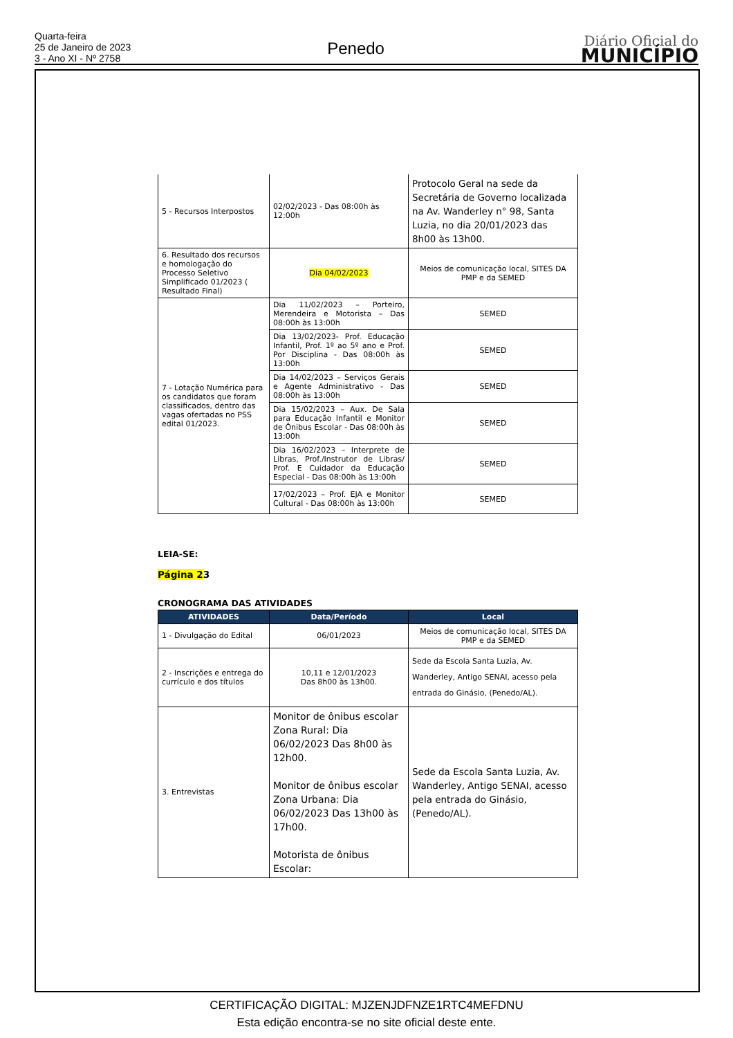Quarta-feira
25 de Janeiro de 2023
3 - Ano XI - Nº 2758
Penedo
Diário Oficial do
MUNICÍPIO
| 5 - Recursos Interpostos | 02/02/2023 - Das 08:00h às 12:00h | Protocolo Geral na sede da Secretária de Governo localizada na Av. Wanderley n° 98, Santa Luzia, no dia 20/01/2023 das 8h00 às 13h00. |
| 6. Resultado dos recursos e homologação do Processo Seletivo Simplificado 01/2023 ( Resultado Final) | Dia 04/02/2023 | Meios de comunicação local, SITES DA PMP e da SEMED |
| 7 - Lotação Numérica para os candidatos que foram classificados, dentro das vagas ofertadas no PSS edital 01/2023. | Dia 11/02/2023 – Porteiro, Merendeira e Motorista – Das 08:00h às 13:00h | SEMED |
| | Dia 13/02/2023- Prof. Educação Infantil, Prof. 1º ao 5º ano e Prof. Por Disciplina - Das 08:00h às 13:00h | SEMED |
| | Dia 14/02/2023 – Serviços Gerais e Agente Administrativo - Das 08:00h às 13:00h | SEMED |
| | Dia 15/02/2023 – Aux. De Sala para Educação Infantil e Monitor de Ônibus Escolar - Das 08:00h às 13:00h | SEMED |
| | Dia 16/02/2023 – Interprete de Libras, Prof./Instrutor de Libras/ Prof. E Cuidador da Educação Especial - Das 08:00h às 13:00h | SEMED |
| | 17/02/2023 – Prof. EJA e Monitor Cultural - Das 08:00h às 13:00h | SEMED |
LEIA-SE:
Página 23
CRONOGRAMA DAS ATIVIDADES
| ATIVIDADES | Data/Período | Local |
| --- | --- | --- |
| 1 - Divulgação do Edital | 06/01/2023 | Meios de comunicação local, SITES DA PMP e da SEMED |
| 2 - Inscrições e entrega do currículo e dos títulos | 10,11 e 12/01/2023 Das 8h00 às 13h00. | Sede da Escola Santa Luzia, Av. Wanderley, Antigo SENAI, acesso pela entrada do Ginásio, (Penedo/AL). |
| 3. Entrevistas | Monitor de ônibus escolar Zona Rural: Dia 06/02/2023 Das 8h00 às 12h00. Monitor de ônibus escolar Zona Urbana: Dia 06/02/2023 Das 13h00 às 17h00. Motorista de ônibus Escolar: | Sede da Escola Santa Luzia, Av. Wanderley, Antigo SENAI, acesso pela entrada do Ginásio, (Penedo/AL). |
CERTIFICAÇÃO DIGITAL: MJZENJDFNZE1RTC4MEFDNU
Esta edição encontra-se no site oficial deste ente.